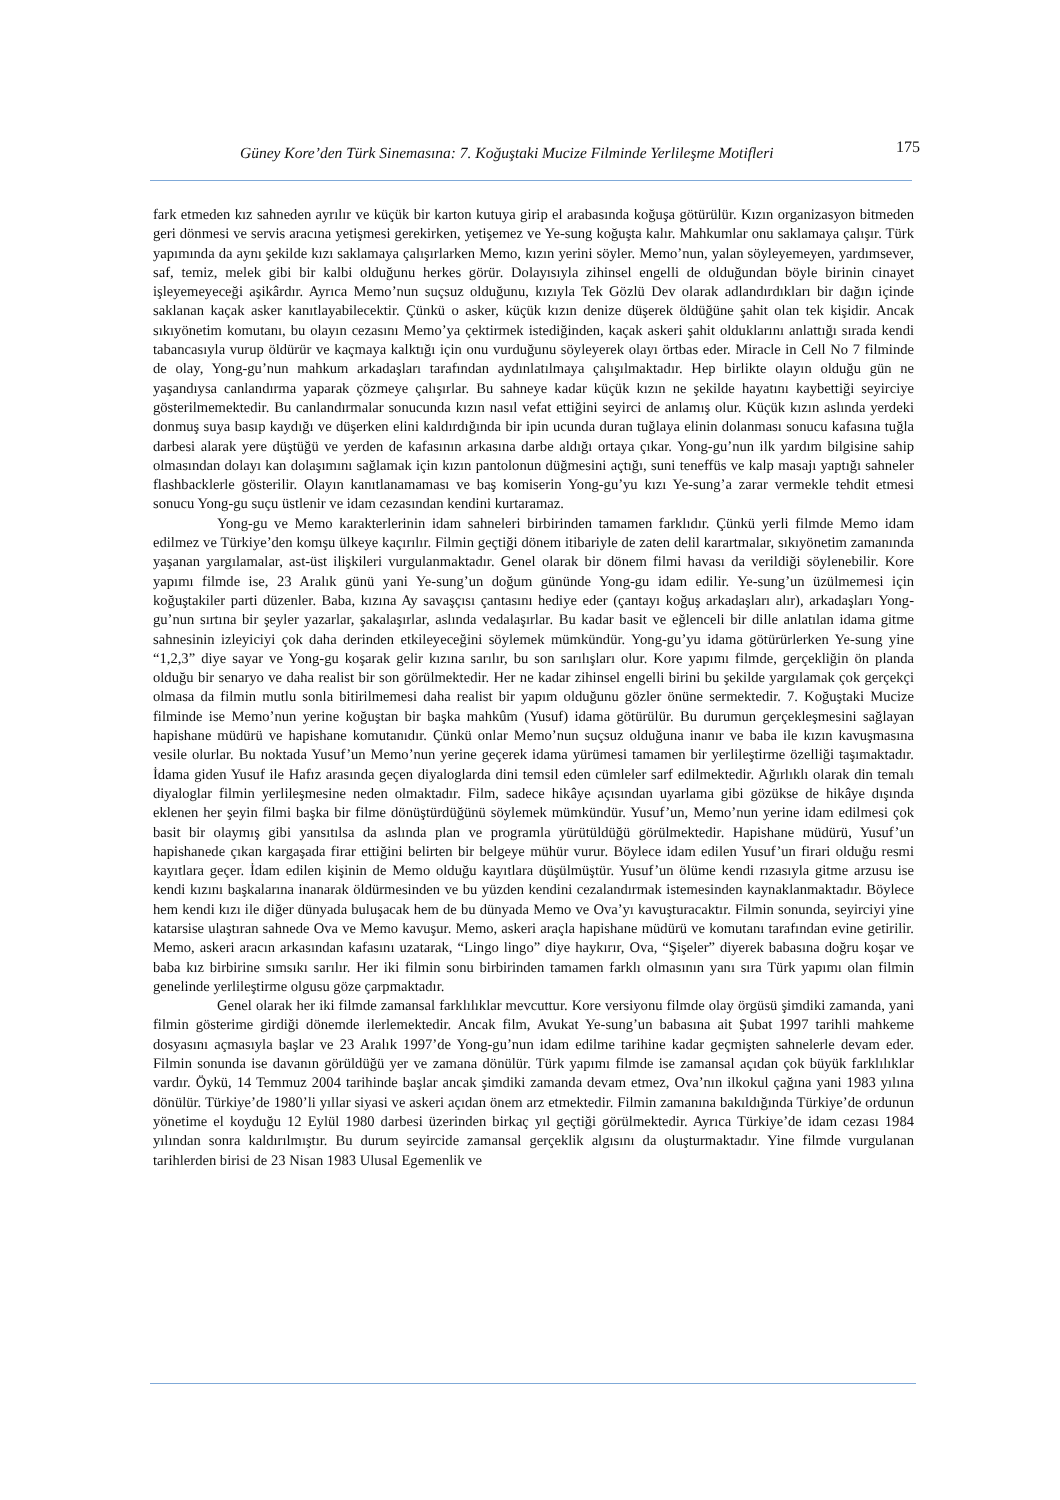Güney Kore’den Türk Sinemasına: 7. Koğuştaki Mucize Filminde Yerlileşme Motifleri 175
fark etmeden kız sahneden ayrılır ve küçük bir karton kutuya girip el arabasında koğuşa götürülür. Kızın organizasyon bitmeden geri dönmesi ve servis aracına yetişmesi gerekirken, yetişemez ve Ye-sung koğuşta kalır. Mahkumlar onu saklamaya çalışır. Türk yapımında da aynı şekilde kızı saklamaya çalışırlarken Memo, kızın yerini söyler. Memo’nun, yalan söyleyemeyen, yardımsever, saf, temiz, melek gibi bir kalbi olduğunu herkes görür. Dolayısıyla zihinsel engelli de olduğundan böyle birinin cinayet işleyemeyeceği aşikârdır. Ayrıca Memo’nun suçsuz olduğunu, kızıyla Tek Gözlü Dev olarak adlandırdıkları bir dağın içinde saklanan kaçak asker kanıtlayabilecektir. Çünkü o asker, küçük kızın denize düşerek öldüğüne şahit olan tek kişidir. Ancak sıkıyönetim komutanı, bu olayın cezasını Memo’ya çektirmek istediğinden, kaçak askeri şahit olduklarını anlattığı sırada kendi tabancasıyla vurup öldürür ve kaçmaya kalktığı için onu vurduğunu söyleyerek olayı örtbas eder. Miracle in Cell No 7 filminde de olay, Yong-gu’nun mahkum arkadaşları tarafından aydınlatılmaya çalışılmaktadır. Hep birlikte olayın olduğu gün ne yaşandıysa canlandırma yaparak çözmeye çalışırlar. Bu sahneye kadar küçük kızın ne şekilde hayatını kaybettiği seyirciye gösterilmemektedir. Bu canlandırmalar sonucunda kızın nasıl vefat ettiğini seyirci de anlamış olur. Küçük kızın aslında yerdeki donmuş suya basıp kaydığı ve düşerken elini kaldırdığında bir ipin ucunda duran tuğlaya elinin dolanması sonucu kafasına tuğla darbesi alarak yere düştüğü ve yerden de kafasının arkasına darbe aldığı ortaya çıkar. Yong-gu’nun ilk yardım bilgisine sahip olmasından dolayı kan dolaşımını sağlamak için kızın pantolonun düğmesini açtığı, suni teneffüs ve kalp masajı yaptığı sahneler flashbacklerle gösterilir. Olayın kanıtlanamaması ve baş komiserin Yong-gu’yu kızı Ye-sung’a zarar vermekle tehdit etmesi sonucu Yong-gu suçu üstlenir ve idam cezasından kendini kurtaramaz.
Yong-gu ve Memo karakterlerinin idam sahneleri birbirinden tamamen farklıdır. Çünkü yerli filmde Memo idam edilmez ve Türkiye’den komşu ülkeye kaçırılır. Filmin geçtiği dönem itibariyle de zaten delil karartmalar, sıkıyönetim zamanında yaşanan yargılamalar, ast-üst ilişkileri vurgulanmaktadır. Genel olarak bir dönem filmi havası da verildiği söylenebilir. Kore yapımı filmde ise, 23 Aralık günü yani Ye-sung’un doğum gününde Yong-gu idam edilir. Ye-sung’un üzülmemesi için koğuştakiler parti düzenler. Baba, kızına Ay savaşçısı çantasını hediye eder (çantayı koğuş arkadaşları alır), arkadaşları Yong-gu’nun sırtına bir şeyler yazarlar, şakalaşırlar, aslında vedalaşırlar. Bu kadar basit ve eğlenceli bir dille anlatılan idama gitme sahnesinin izleyiciyi çok daha derinden etkileyeceğini söylemek mümkündür. Yong-gu’yu idama götürürlerken Ye-sung yine “1,2,3” diye sayar ve Yong-gu koşarak gelir kızına sarılır, bu son sarılışları olur. Kore yapımı filmde, gerçekliğin ön planda olduğu bir senaryo ve daha realist bir son görülmektedir. Her ne kadar zihinsel engelli birini bu şekilde yargılamak çok gerçekçi olmasa da filmin mutlu sonla bitirilmemesi daha realist bir yapım olduğunu gözler önüne sermektedir. 7. Koğuştaki Mucize filminde ise Memo’nun yerine koğuştan bir başka mahkûm (Yusuf) idama götürülür. Bu durumun gerçekleşmesini sağlayan hapishane müdürü ve hapishane komutanıdır. Çünkü onlar Memo’nun suçsuz olduğuna inanır ve baba ile kızın kavuşmasına vesile olurlar. Bu noktada Yusuf’un Memo’nun yerine geçerek idama yürümesi tamamen bir yerlileştirme özelliği taşımaktadır. İdama giden Yusuf ile Hafız arasında geçen diyaloglarda dini temsil eden cümleler sarf edilmektedir. Ağırlıklı olarak din temalı diyaloglar filmin yerlileşmesine neden olmaktadır. Film, sadece hikâye açısından uyarlama gibi gözükse de hikâye dışında eklenen her şeyin filmi başka bir filme dönüştürdüğünü söylemek mümkündür. Yusuf’un, Memo’nun yerine idam edilmesi çok basit bir olaymış gibi yansıtılsa da aslında plan ve programla yürütüldüğü görülmektedir. Hapishane müdürü, Yusuf’un hapishanede çıkan kargaşada firar ettiğini belirten bir belgeye mühür vurur. Böylece idam edilen Yusuf’un firari olduğu resmi kayıtlara geçer. İdam edilen kişinin de Memo olduğu kayıtlara düşülmüştür. Yusuf’un ölüme kendi rızasıyla gitme arzusu ise kendi kızını başkalarına inanarak öldürmesinden ve bu yüzden kendini cezalandırmak istemesinden kaynaklanmaktadır. Böylece hem kendi kızı ile diğer dünyada buluşacak hem de bu dünyada Memo ve Ova’yı kavuşturacaktır. Filmin sonunda, seyirciyi yine katarsise ulaştıran sahnede Ova ve Memo kavuşur. Memo, askeri araçla hapishane müdürü ve komutanı tarafından evine getirilir. Memo, askeri aracın arkasından kafasını uzatarak, “Lingo lingo” diye haykırır, Ova, “Şişeler” diyerek babasına doğru koşar ve baba kız birbirine sımsıkı sarılır. Her iki filmin sonu birbirinden tamamen farklı olmasının yanı sıra Türk yapımı olan filmin genelinde yerlileştirme olgusu göze çarpmaktadır.
Genel olarak her iki filmde zamansal farklılıklar mevcuttur. Kore versiyonu filmde olay örgüsü şimdiki zamanda, yani filmin gösterime girdiği dönemde ilerlemektedir. Ancak film, Avukat Ye-sung’un babasına ait Şubat 1997 tarihli mahkeme dosyasını açmasıyla başlar ve 23 Aralık 1997’de Yong-gu’nun idam edilme tarihine kadar geçmişten sahnelerle devam eder. Filmin sonunda ise davanın görüldüğü yer ve zamana dönülür. Türk yapımı filmde ise zamansal açıdan çok büyük farklılıklar vardır. Öykü, 14 Temmuz 2004 tarihinde başlar ancak şimdiki zamanda devam etmez, Ova’nın ilkokul çağına yani 1983 yılına dönülür. Türkiye’de 1980’li yıllar siyasi ve askeri açıdan önem arz etmektedir. Filmin zamanına bakıldığında Türkiye’de ordunun yönetime el koyduğu 12 Eylül 1980 darbesi üzerinden birkaç yıl geçtiği görülmektedir. Ayrıca Türkiye’de idam cezası 1984 yılından sonra kaldırılmıştır. Bu durum seyircide zamansal gerçeklik algısını da oluşturmaktadır. Yine filmde vurgulanan tarihlerden birisi de 23 Nisan 1983 Ulusal Egemenlik ve